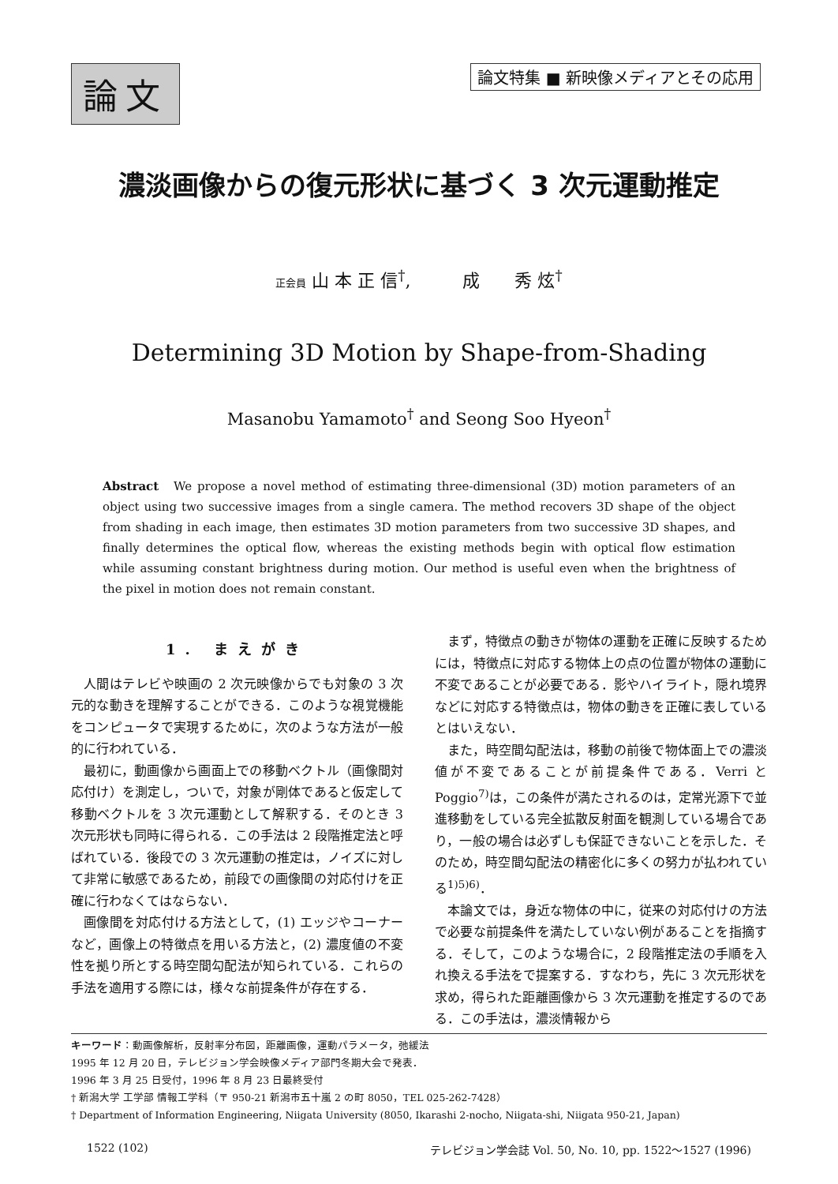論文
論文特集 ■ 新映像メディアとその応用
濃淡画像からの復元形状に基づく 3 次元運動推定
正会員 山 本 正 信<sup>†</sup>,　　　成　　秀 炫<sup>†</sup>
Determining 3D Motion by Shape-from-Shading
Masanobu Yamamoto<sup>†</sup> and Seong Soo Hyeon<sup>†</sup>
Abstract　We propose a novel method of estimating three-dimensional (3D) motion parameters of an object using two successive images from a single camera. The method recovers 3D shape of the object from shading in each image, then estimates 3D motion parameters from two successive 3D shapes, and finally determines the optical flow, whereas the existing methods begin with optical flow estimation while assuming constant brightness during motion. Our method is useful even when the brightness of the pixel in motion does not remain constant.
1. まえがき
人間はテレビや映画の 2 次元映像からでも対象の 3 次元的な動きを理解することができる．このような視覚機能をコンピュータで実現するために，次のような方法が一般的に行われている．
最初に，動画像から画面上での移動ベクトル（画像間対応付け）を測定し，ついで，対象が剛体であると仮定して移動ベクトルを 3 次元運動として解釈する．そのとき 3 次元形状も同時に得られる．この手法は 2 段階推定法と呼ばれている．後段での 3 次元運動の推定は，ノイズに対して非常に敏感であるため，前段での画像間の対応付けを正確に行わなくてはならない．
画像間を対応付ける方法として，(1) エッジやコーナーなど，画像上の特徴点を用いる方法と，(2) 濃度値の不変性を拠り所とする時空間勾配法が知られている．これらの手法を適用する際には，様々な前提条件が存在する．
まず，特徴点の動きが物体の運動を正確に反映するためには，特徴点に対応する物体上の点の位置が物体の運動に不変であることが必要である．影やハイライト，隠れ境界などに対応する特徴点は，物体の動きを正確に表しているとはいえない．
また，時空間勾配法は，移動の前後で物体面上での濃淡値が不変であることが前提条件である．Verri と Poggio<sup>7)</sup>は，この条件が満たされるのは，定常光源下で並進移動をしている完全拡散反射面を観測している場合であり，一般の場合は必ずしも保証できないことを示した．そのため，時空間勾配法の精密化に多くの努力が払われている<sup>1)5)6)</sup>．
本論文では，身近な物体の中に，従来の対応付けの方法で必要な前提条件を満たしていない例があることを指摘する．そして，このような場合に，2 段階推定法の手順を入れ換える手法をで提案する．すなわち，先に 3 次元形状を求め，得られた距離画像から 3 次元運動を推定するのである．この手法は，濃淡情報から
キーワード：動画像解析，反射率分布図，距離画像，運動パラメータ，弛緩法
1995 年 12 月 20 日，テレビジョン学会映像メディア部門冬期大会で発表．
1996 年 3 月 25 日受付，1996 年 8 月 23 日最終受付
† 新潟大学 工学部 情報工学科（〒 950-21 新潟市五十嵐 2 の町 8050，TEL 025-262-7428）
† Department of Information Engineering, Niigata University (8050, Ikarashi 2-nocho, Niigata-shi, Niigata 950-21, Japan)
1522 (102) テレビジョン学会誌 Vol. 50, No. 10, pp. 1522～1527 (1996)